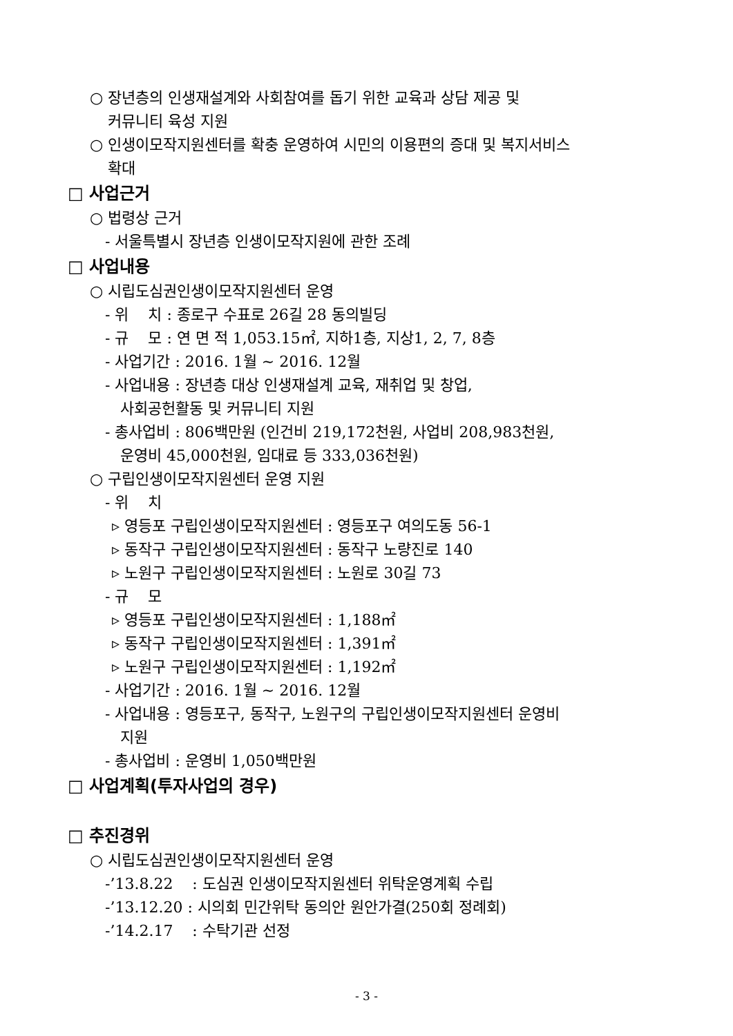○ 장년층의 인생재설계와 사회참여를 돕기 위한 교육과 상담 제공 및
커뮤니티 육성 지원
○ 인생이모작지원센터를 확충 운영하여 시민의 이용편의 증대 및 복지서비스
확대
□ 사업근거
○ 법령상 근거
- 서울특별시 장년층 인생이모작지원에 관한 조례
□ 사업내용
○ 시립도심권인생이모작지원센터 운영
- 위 치 : 종로구 수표로 26길 28 동의빌딩
- 규 모 : 연 면 적 1,053.15㎡, 지하1층, 지상1, 2, 7, 8층
- 사업기간 : 2016. 1월 ~ 2016. 12월
- 사업내용 : 장년층 대상 인생재설계 교육, 재취업 및 창업,
사회공헌활동 및 커뮤니티 지원
- 총사업비 : 806백만원 (인건비 219,172천원, 사업비 208,983천원,
운영비 45,000천원, 임대료 등 333,036천원)
○ 구립인생이모작지원센터 운영 지원
- 위 치
▹ 영등포 구립인생이모작지원센터 : 영등포구 여의도동 56-1
▹ 동작구 구립인생이모작지원센터 : 동작구 노량진로 140
▹ 노원구 구립인생이모작지원센터 : 노원로 30길 73
- 규 모
▹ 영등포 구립인생이모작지원센터 : 1,188㎡
▹ 동작구 구립인생이모작지원센터 : 1,391㎡
▹ 노원구 구립인생이모작지원센터 : 1,192㎡
- 사업기간 : 2016. 1월 ~ 2016. 12월
- 사업내용 : 영등포구, 동작구, 노원구의 구립인생이모작지원센터 운영비
지원
- 총사업비 : 운영비 1,050백만원
□ 사업계획(투자사업의 경우)
□ 추진경위
○ 시립도심권인생이모작지원센터 운영
-’13.8.22 : 도심권 인생이모작지원센터 위탁운영계획 수립
-’13.12.20 : 시의회 민간위탁 동의안 원안가결(250회 정례회)
-’14.2.17 : 수탁기관 선정
- 3 -